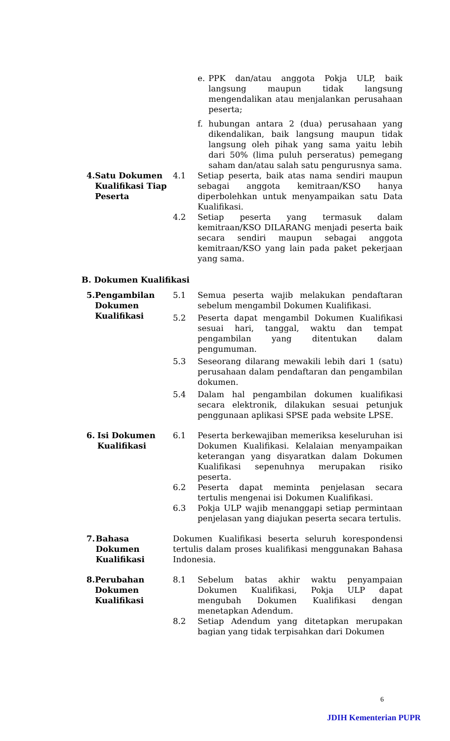e. PPK dan/atau anggota Pokja ULP, baik langsung maupun tidak langsung mengendalikan atau menjalankan perusahaan peserta;
f. hubungan antara 2 (dua) perusahaan yang dikendalikan, baik langsung maupun tidak langsung oleh pihak yang sama yaitu lebih dari 50% (lima puluh perseratus) pemegang saham dan/atau salah satu pengurusnya sama.
4. Satu Dokumen Kualifikasi Tiap Peserta
4.1 Setiap peserta, baik atas nama sendiri maupun sebagai anggota kemitraan/KSO hanya diperbolehkan untuk menyampaikan satu Data Kualifikasi.
4.2 Setiap peserta yang termasuk dalam kemitraan/KSO DILARANG menjadi peserta baik secara sendiri maupun sebagai anggota kemitraan/KSO yang lain pada paket pekerjaan yang sama.
B. Dokumen Kualifikasi
5. Pengambilan Dokumen Kualifikasi
5.1 Semua peserta wajib melakukan pendaftaran sebelum mengambil Dokumen Kualifikasi.
5.2 Peserta dapat mengambil Dokumen Kualifikasi sesuai hari, tanggal, waktu dan tempat pengambilan yang ditentukan dalam pengumuman.
5.3 Seseorang dilarang mewakili lebih dari 1 (satu) perusahaan dalam pendaftaran dan pengambilan dokumen.
5.4 Dalam hal pengambilan dokumen kualifikasi secara elektronik, dilakukan sesuai petunjuk penggunaan aplikasi SPSE pada website LPSE.
6. Isi Dokumen Kualifikasi
6.1 Peserta berkewajiban memeriksa keseluruhan isi Dokumen Kualifikasi. Kelalaian menyampaikan keterangan yang disyaratkan dalam Dokumen Kualifikasi sepenuhnya merupakan risiko peserta.
6.2 Peserta dapat meminta penjelasan secara tertulis mengenai isi Dokumen Kualifikasi.
6.3 Pokja ULP wajib menanggapi setiap permintaan penjelasan yang diajukan peserta secara tertulis.
7. Bahasa Dokumen Kualifikasi
Dokumen Kualifikasi beserta seluruh korespondensi tertulis dalam proses kualifikasi menggunakan Bahasa Indonesia.
8. Perubahan Dokumen Kualifikasi
8.1 Sebelum batas akhir waktu penyampaian Dokumen Kualifikasi, Pokja ULP dapat mengubah Dokumen Kualifikasi dengan menetapkan Adendum.
8.2 Setiap Adendum yang ditetapkan merupakan bagian yang tidak terpisahkan dari Dokumen
6
JDIH Kementerian PUPR